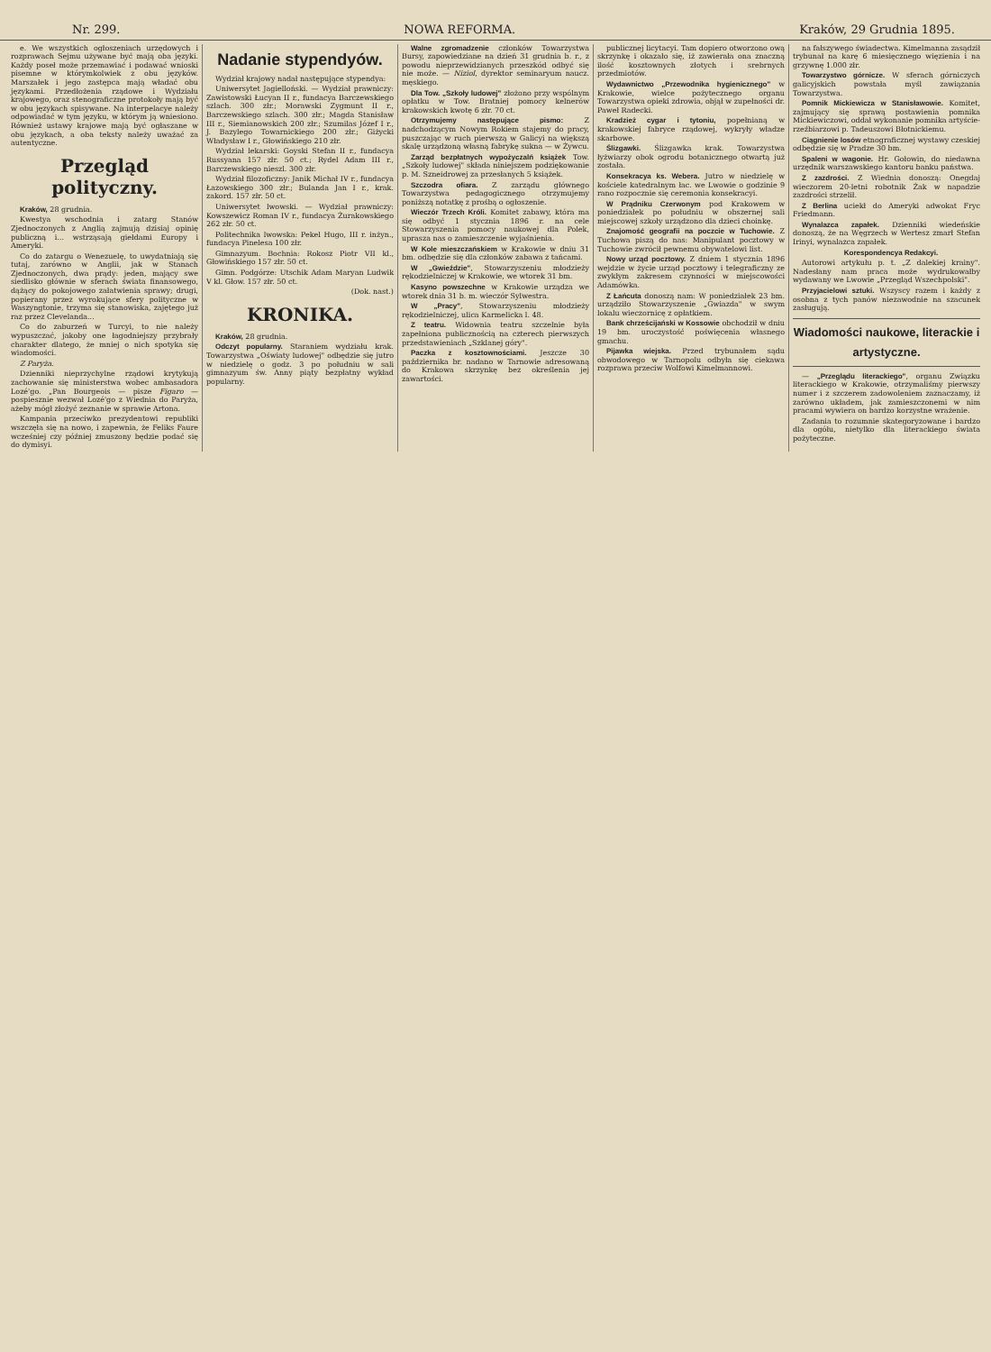Nr. 299. NOWA REFORMA. Kraków, 29 Grudnia 1895.
e. We wszystkich ogłoszeniach urzędowych i rozprawach Sejmu używane być mają oba języki. Każdy poseł może przemawiać i podawać wnioski pisemne w którymkolwiek z obu języków. Marszałek i jego zastępca mają władać obu językami. Przedłożenia rządowe i Wydziału krajowego, oraz stenograficzne protokoły mają być w obu językach spisywane. Na interpelacye należy odpowiadać w tym języku, w którym ją wniesiono. Również ustawy krajowe mają być ogłaszane w obu językach, a oba teksty należy uważać za autentyczne.
Przegląd polityczny.
Kraków, 28 grudnia.
Kwestya wschodnia i zatarg Stanów Zjednoczonych z Anglią zajmują dzisiaj opinię publiczną i... wstrząsają giełdami Europy i Ameryki.
Co do zatargu o Wenezuelę, to uwydatniają się tutaj, zarówno w Anglii, jak w Stanach Zjednoczonych, dwa prądy: jeden, mający swe siedlisko głównie w sferach świata finansowego, dążący do pokojowego załatwienia sprawy; drugi, popierany przez wyrokujące sfery polityczne w Waszyngtonie, trzyma się stanowiska, zajętego już raz przez Clevelanda...
Co do zaburzeń w Turcyi, to nie należy wypuszczać, jakoby one łagodniejszy przybrały charakter dlatego, że mniej o nich spotyka się wiadomości.
Z Paryża.
Dzienniki nieprzychylne rządowi krytykują zachowanie się ministerstwa wobec ambasadora Lozé'go. „Pan Bourgeois — pisze Figaro — pospiesznie wezwał Lozé'go z Wiednia do Paryża, ażeby mógł złożyć zeznanie w sprawie Artona.
Kampania przeciwko prezydentowi republiki wszczęła się na nowo, i zapewnia, że Feliks Faure wcześniej czy później zmuszony będzie podać się do dymisyi.
Nadanie stypendyów.
Wydział krajowy nadał następujące stypendya:
Uniwersytet Jagielloński. — Wydział prawniczy: Zawistowski Łucyan II r., fundacya Barczewskiego szlach. 300 złr.; Morawski Zygmunt II r., Barczewskiego szlach. 300 złr.; Magda Stanisław III r., Siemianowskich 200 złr.; Szumilas Józef I r., J. Bazylego Towarnickiego 200 złr.; Giżycki Władysław I r., Głowińskiego 210 złr.
Wydział lekarski: Goyski Stefan II r., fundacya Russyana 157 złr. 50 ct.; Rydel Adam III r., Barczewskiego nieszl. 300 złr.
Wydział filozoficzny: Janik Michał IV r., fundacya Łazowskiego 300 złr.; Bulanda Jan I r., krak. zakord. 157 złr. 50 ct.
Uniwersytet lwowski. — Wydział prawniczy: Kowszewicz Roman IV r., fundacya Żurakowskiego 262 złr. 50 ct.
Politechnika lwowska: Pekel Hugo, III r. inżyn., fundacya Pinelesa 100 złr.
Gimnazyum. Bochnia: Rokosz Piotr VII kl., Głowińskiego 157 złr. 50 ct.
Gimn. Podgórze: Utschik Adam Maryan Ludwik V kl. Głow. 157 złr. 50 ct.
(Dok. nast.)
KRONIKA.
Kraków, 28 grudnia.
Odczyt popularny. Staraniem wydziału krak. Towarzystwa „Oświaty ludowej" odbędzie się jutro w niedzielę o godz. 3 po południu w sali gimnazyum św. Anny piąty bezpłatny wykład popularny.
Walne zgromadzenie członków Towarzystwa Bursy, zapowiedziane na dzień 31 grudnia b. r., z powodu nieprzewidzianych przeszkód odbyć się nie może. — Niziol, dyrektor seminaryum naucz. męskiego.
Dla Tow. „Szkoły ludowej" złożono przy wspólnym opłatku w Tow. Bratniej pomocy kelnerów krakowskich kwotę 6 złr. 70 ct.
Otrzymujemy następujące pismo: Z nadchodzącym Nowym Rokiem stajemy do pracy, puszczając w ruch pierwszą w Galicyi na większą skalę urządzoną własną fabrykę sukna — w Żywcu.
Zarząd bezpłatnych wypożyczalń książek Tow. „Szkoły ludowej" składa niniejszem podziękowanie p. M. Szneidrowej za przesłanych 5 książek.
Szczodra ofiara. Z zarządu głównego Towarzystwa pedagogicznego otrzymujemy poniższą notatkę z prośbą o ogłoszenie.
Wieczór Trzech Króli. Komitet zabawy, która ma się odbyć 1 stycznia 1896 r. na cele Stowarzyszenia pomocy naukowej dla Polek, uprasza nas o zamieszczenie wyjaśnienia.
W Kole mieszczańskiem w Krakowie w dniu 31 bm. odbędzie się dla członków zabawa z tańcami.
W „Gwieździe", Stowarzyszeniu młodzieży rękodzielniczej w Krakowie, we wtorek 31 bm.
Kasyno powszechne w Krakowie urządza we wtorek dnia 31 b. m. wieczór Sylwestra.
W „Pracy", Stowarzyszeniu młodzieży rękodzielniczej, ulica Karmelicka l. 48.
Z teatru. Widownia teatru szczelnie była zapełniona publicznością na czterech pierwszych przedstawieniach „Szklanej góry".
Paczka z kosztownościami. Jeszcze 30 października br. nadano w Tarnowie adresowaną do Krakowa skrzynkę bez określenia jej zawartości.
publicznej licytacyi. Tam dopiero otworzono ową skrzynkę i okazało się, iż zawierała ona znaczną ilość kosztownych złotych i srebrnych przedmiotów.
Wydawnictwo „Przewodnika hygienicznego" w Krakowie, wielce pożytecznego organu Towarzystwa opieki zdrowia, objął w zupełności dr. Paweł Radecki.
Kradzież cygar i tytoniu, popełnianą w krakowskiej fabryce rządowej, wykryły władze skarbowe.
Ślizgawki. Ślizgawka krak. Towarzystwa łyżwiarzy obok ogrodu botanicznego otwartą już została.
Konsekracya ks. Webera. Jutro w niedzielę w kościele katedralnym łac. we Lwowie o godzinie 9 rano rozpocznie się ceremonia konsekracyi.
W Prądniku Czerwonym pod Krakowem w poniedziałek po południu w obszernej sali miejscowej szkoły urządzono dla dzieci choinkę.
Znajomość geografii na poczcie w Tuchowie. Z Tuchowa piszą do nas: Manipulant pocztowy w Tuchowie zwrócił pewnemu obywatelowi list.
Nowy urząd pocztowy. Z dniem 1 stycznia 1896 wejdzie w życie urząd pocztowy i telegraficzny ze zwykłym zakresem czynności w miejscowości Adamówka.
Z Łańcuta donoszą nam: W poniedziałek 23 bm. urządziło Stowarzyszenie „Gwiazda" w swym lokalu wieczornicę z opłatkiem.
Bank chrześcijański w Kossowie obchodził w dniu 19 bm. uroczystość poświęcenia własnego gmachu.
Pijawka wiejska. Przed trybunałem sądu obwodowego w Tarnopolu odbyła się ciekawa rozprawa przeciw Wolfowi Kimelmannowi.
na fałszywego świadectwa. Kimelmanna zasądził trybunał na karę 6 miesięcznego więzienia i na grzywnę 1.000 złr.
Towarzystwo górnicze. W sferach górniczych galicyjskich powstała myśl zawiązania Towarzystwa.
Pomnik Mickiewicza w Stanisławowie. Komitet, zajmujący się sprawą postawienia pomnika Mickiewiczowi, oddał wykonanie pomnika artyście-rzeźbiarzowi p. Tadeuszowi Błotnickiemu.
Ciągnienie losów etnograficznej wystawy czeskiej odbędzie się w Pradze 30 bm.
Spaleni w wagonie. Hr. Gołowin, do niedawna urzędnik warszawskiego kantoru banku państwa.
Z zazdrości. Z Wiednia donoszą: Onegdaj wieczorem 20-letni robotnik Żak w napadzie zazdrości strzelił.
Z Berlina uciekł do Ameryki adwokat Fryc Friedmann.
Wynalazca zapałek. Dzienniki wiedeńskie donoszą, że na Węgrzech w Wertesz zmarł Stefan Irinyi, wynalazca zapałek.
Korespondencya Redakcyi.
Autorowi artykułu p. t. „Z dalekiej krainy". Nadesłany nam praca może wydrukowałby wydawany we Lwowie „Przegląd Wszechpolski".
Przyjacielowi sztuki. Wszyscy razem i każdy z osobna z tych panów niezawodnie na szacunek zasługują.
Wiadomości naukowe, literackie i artystyczne.
— „Przeglądu literackiego", organu Związku literackiego w Krakowie, otrzymaliśmy pierwszy numer i z szczerem zadowoleniem zaznaczamy, iż zarówno układem, jak zamieszczonemi w nim pracami wywiera on bardzo korzystne wrażenie.
Zadania to rozumnie skategoryzowane i bardzo dla ogółu, nietylko dla literackiego świata pożyteczne.